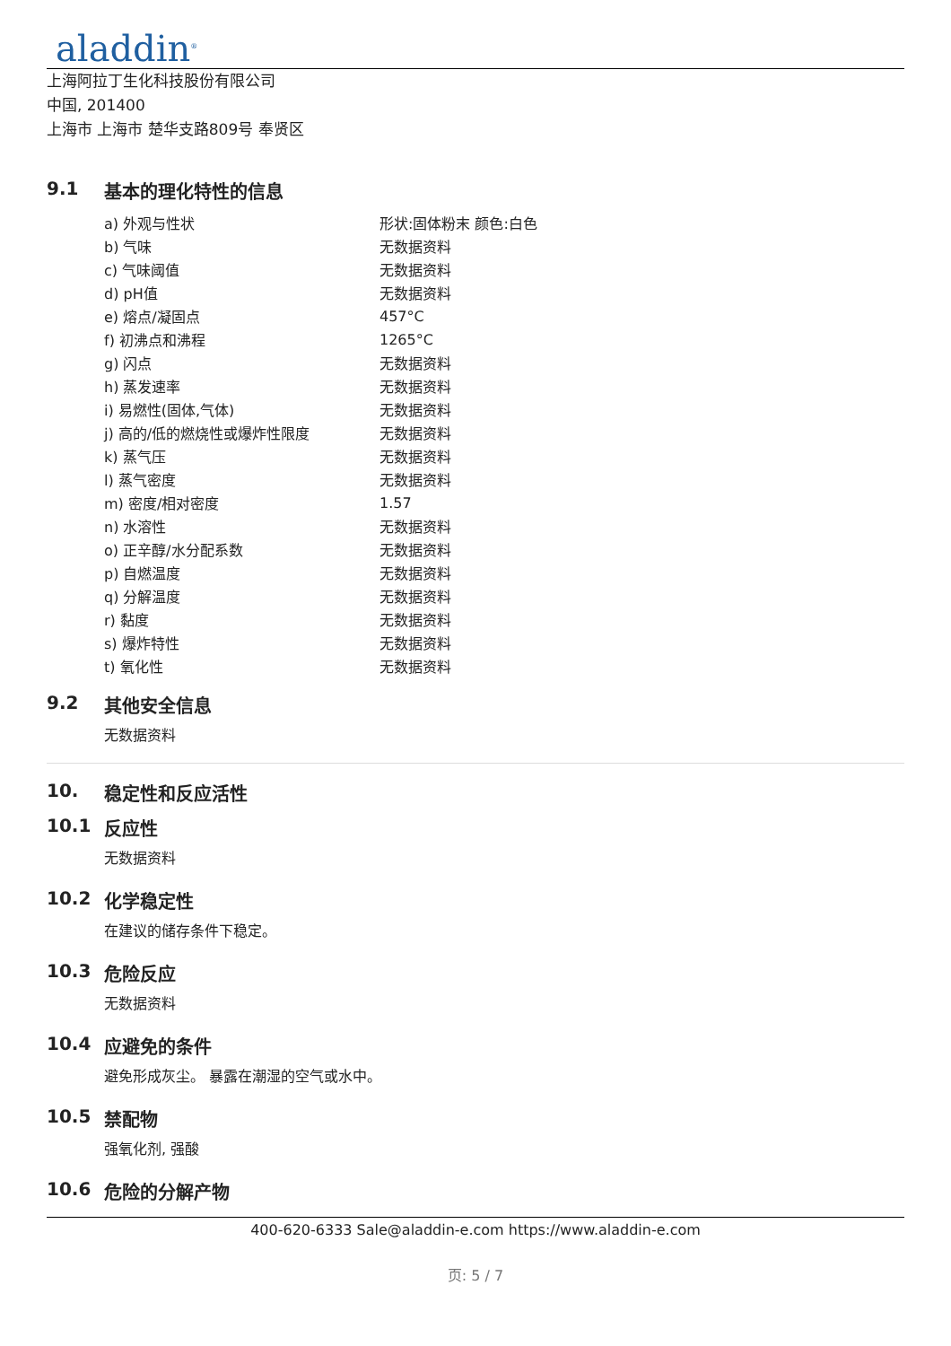aladdin<sup>®</sup>
上海阿拉丁生化科技股份有限公司
中国, 201400
上海市 上海市 楚华支路809号 奉贤区
9.1 基本的理化特性的信息
| a) 外观与性状 | 形状:固体粉末 颜色:白色 |
| b) 气味 | 无数据资料 |
| c) 气味阈值 | 无数据资料 |
| d) pH值 | 无数据资料 |
| e) 熔点/凝固点 | 457°C |
| f) 初沸点和沸程 | 1265°C |
| g) 闪点 | 无数据资料 |
| h) 蒸发速率 | 无数据资料 |
| i) 易燃性(固体,气体) | 无数据资料 |
| j) 高的/低的燃烧性或爆炸性限度 | 无数据资料 |
| k) 蒸气压 | 无数据资料 |
| l) 蒸气密度 | 无数据资料 |
| m) 密度/相对密度 | 1.57 |
| n) 水溶性 | 无数据资料 |
| o) 正辛醇/水分配系数 | 无数据资料 |
| p) 自燃温度 | 无数据资料 |
| q) 分解温度 | 无数据资料 |
| r) 黏度 | 无数据资料 |
| s) 爆炸特性 | 无数据资料 |
| t) 氧化性 | 无数据资料 |
9.2 其他安全信息
无数据资料
10. 稳定性和反应活性
10.1 反应性
无数据资料
10.2 化学稳定性
在建议的储存条件下稳定。
10.3 危险反应
无数据资料
10.4 应避免的条件
避免形成灰尘。 暴露在潮湿的空气或水中。
10.5 禁配物
强氧化剂, 强酸
10.6 危险的分解产物
400-620-6333 Sale@aladdin-e.com https://www.aladdin-e.com
页: 5 / 7